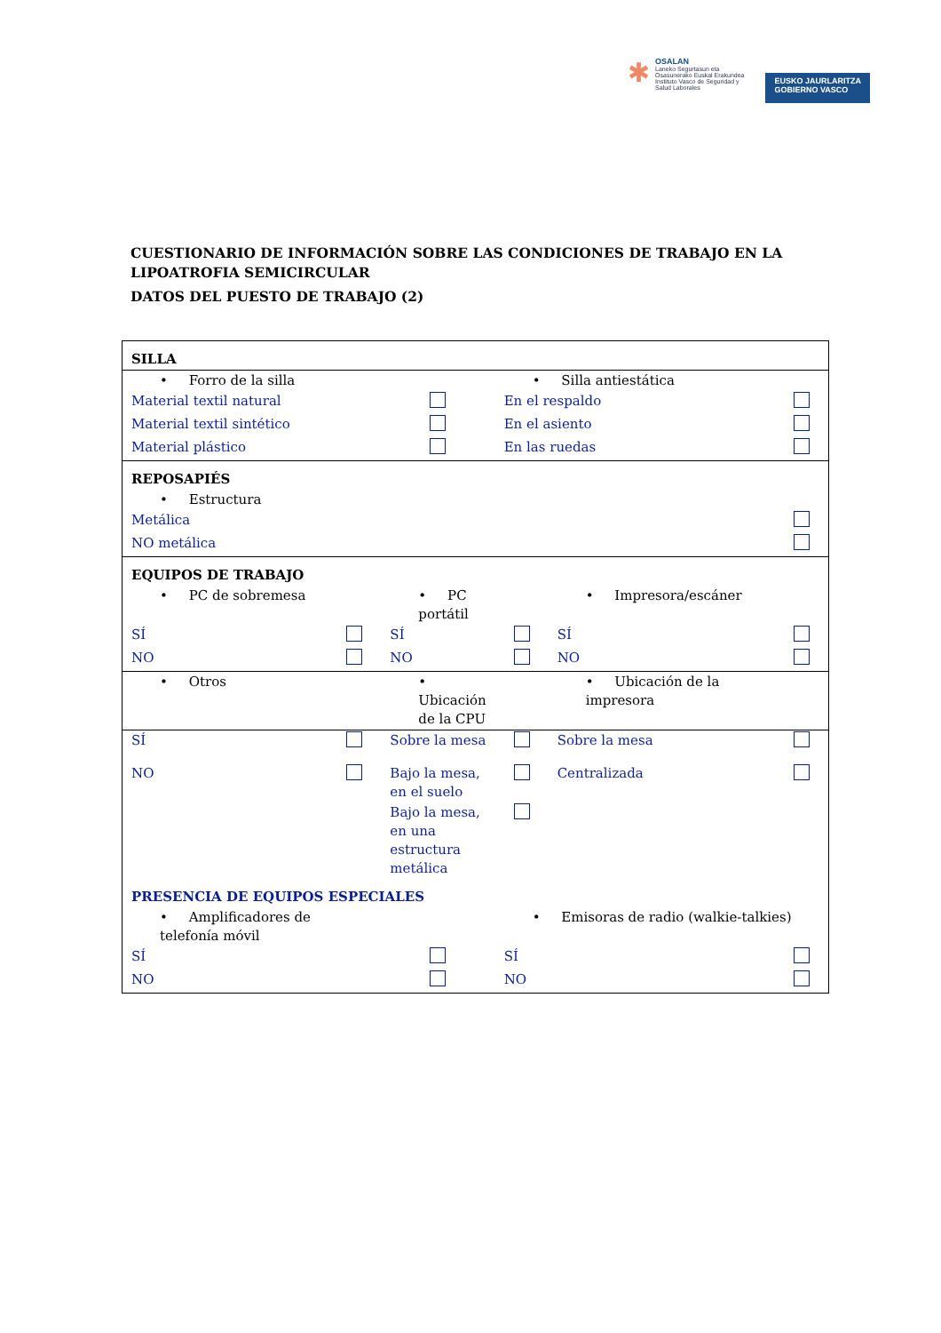✱
OSALAN
Laneko Segurtasun eta
Osasunerako Euskal Erakundea
Instituto Vasco de Seguridad y
Salud Laborales
EUSKO JAURLARITZA
GOBIERNO VASCO
CUESTIONARIO DE INFORMACIÓN SOBRE LAS CONDICIONES DE TRABAJO EN LA LIPOATROFIA SEMICIRCULAR
DATOS DEL PUESTO DE TRABAJO (2)
| SILLA | | | | | |
| • Forro de la silla | | | • Silla antiestática | | |
| Material textil natural | | | En el respaldo | | |
| Material textil sintético | | | En el asiento | | |
| Material plástico | | | En las ruedas | | |
| REPOSAPIÉS | | | | | |
| • Estructura | | | | | |
| Metálica | | | | | |
| NO metálica | | | | | |
| EQUIPOS DE TRABAJO | | | | | |
| • PC de sobremesa | | • PC portátil | | • Impresora/escáner | |
| SÍ | | SÍ | | SÍ | |
| NO | | NO | | NO | |
| • Otros | | • Ubicación de la CPU | | • Ubicación de la impresora | |
| SÍ | | Sobre la mesa | | Sobre la mesa | |
| NO | | Bajo la mesa, en el suelo | | Centralizada | |
| | | Bajo la mesa, en una estructura metálica | | | |
| PRESENCIA DE EQUIPOS ESPECIALES | | | | | |
| • Amplificadores de telefonía móvil | | | • Emisoras de radio (walkie-talkies) | | |
| SÍ | | | SÍ | | |
| NO | | | NO | | |